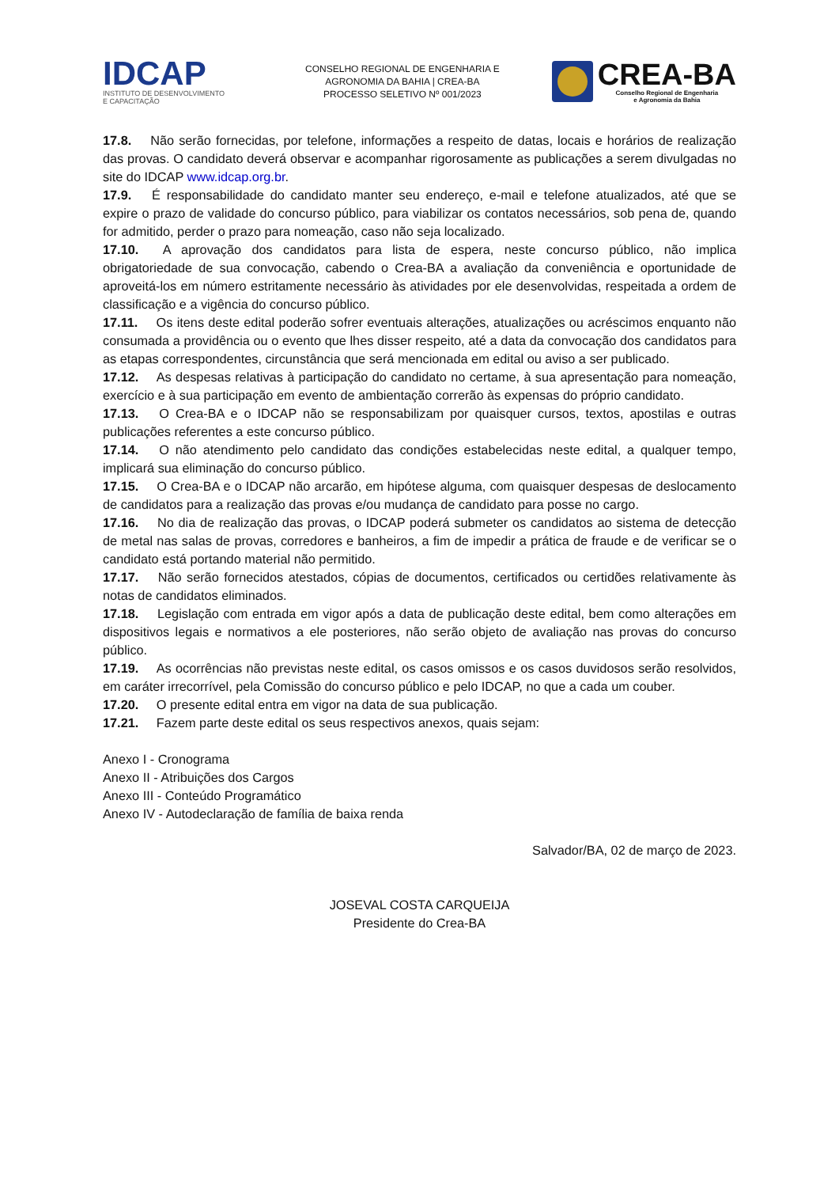IDCAP
INSTITUTO DE DESENVOLVIMENTO
E CAPACITAÇÃO
CONSELHO REGIONAL DE ENGENHARIA E
AGRONOMIA DA BAHIA | CREA-BA
PROCESSO SELETIVO Nº 001/2023
CREA-BA
Conselho Regional de Engenharia
e Agronomia da Bahia
17.8. Não serão fornecidas, por telefone, informações a respeito de datas, locais e horários de realização das provas. O candidato deverá observar e acompanhar rigorosamente as publicações a serem divulgadas no site do IDCAP www.idcap.org.br.
17.9. É responsabilidade do candidato manter seu endereço, e-mail e telefone atualizados, até que se expire o prazo de validade do concurso público, para viabilizar os contatos necessários, sob pena de, quando for admitido, perder o prazo para nomeação, caso não seja localizado.
17.10. A aprovação dos candidatos para lista de espera, neste concurso público, não implica obrigatoriedade de sua convocação, cabendo o Crea-BA a avaliação da conveniência e oportunidade de aproveitá-los em número estritamente necessário às atividades por ele desenvolvidas, respeitada a ordem de classificação e a vigência do concurso público.
17.11. Os itens deste edital poderão sofrer eventuais alterações, atualizações ou acréscimos enquanto não consumada a providência ou o evento que lhes disser respeito, até a data da convocação dos candidatos para as etapas correspondentes, circunstância que será mencionada em edital ou aviso a ser publicado.
17.12. As despesas relativas à participação do candidato no certame, à sua apresentação para nomeação, exercício e à sua participação em evento de ambientação correrão às expensas do próprio candidato.
17.13. O Crea-BA e o IDCAP não se responsabilizam por quaisquer cursos, textos, apostilas e outras publicações referentes a este concurso público.
17.14. O não atendimento pelo candidato das condições estabelecidas neste edital, a qualquer tempo, implicará sua eliminação do concurso público.
17.15. O Crea-BA e o IDCAP não arcarão, em hipótese alguma, com quaisquer despesas de deslocamento de candidatos para a realização das provas e/ou mudança de candidato para posse no cargo.
17.16. No dia de realização das provas, o IDCAP poderá submeter os candidatos ao sistema de detecção de metal nas salas de provas, corredores e banheiros, a fim de impedir a prática de fraude e de verificar se o candidato está portando material não permitido.
17.17. Não serão fornecidos atestados, cópias de documentos, certificados ou certidões relativamente às notas de candidatos eliminados.
17.18. Legislação com entrada em vigor após a data de publicação deste edital, bem como alterações em dispositivos legais e normativos a ele posteriores, não serão objeto de avaliação nas provas do concurso público.
17.19. As ocorrências não previstas neste edital, os casos omissos e os casos duvidosos serão resolvidos, em caráter irrecorrível, pela Comissão do concurso público e pelo IDCAP, no que a cada um couber.
17.20. O presente edital entra em vigor na data de sua publicação.
17.21. Fazem parte deste edital os seus respectivos anexos, quais sejam:
Anexo I - Cronograma
Anexo II - Atribuições dos Cargos
Anexo III - Conteúdo Programático
Anexo IV - Autodeclaração de família de baixa renda
Salvador/BA, 02 de março de 2023.
JOSEVAL COSTA CARQUEIJA
Presidente do Crea-BA